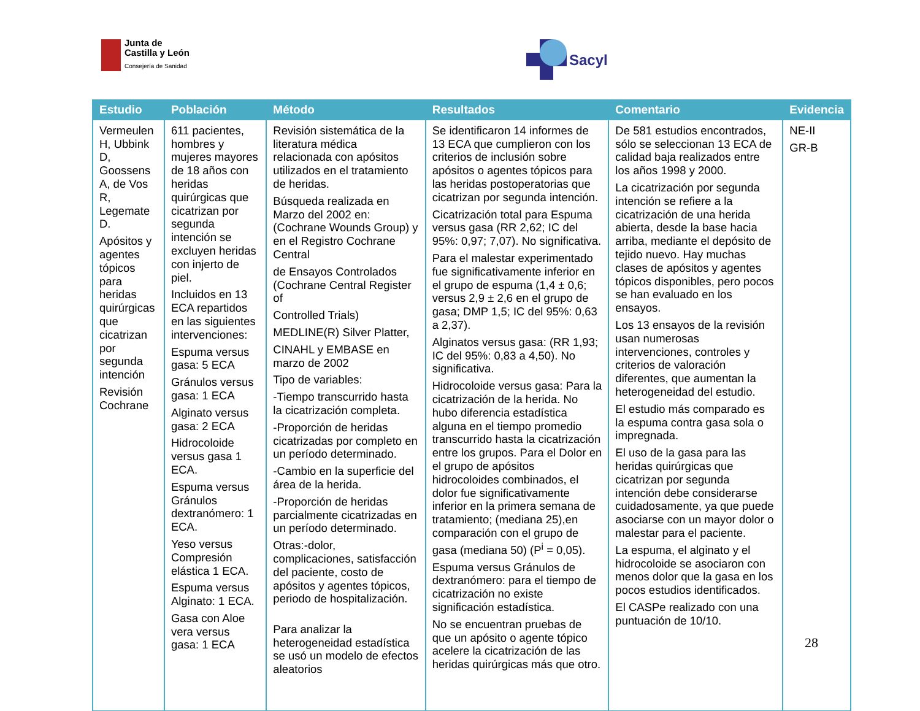Junta de
Castilla y León
Consejería de Sanidad
Sacyl
| Estudio | Población | Método | Resultados | Comentario | Evidencia |
| --- | --- | --- | --- | --- | --- |
| Vermeulen H, Ubbink D, Goossens A, de Vos R, Legemate D. Apósitos y agentes tópicos para heridas quirúrgicas que cicatrizan por segunda intención Revisión Cochrane | 611 pacientes, hombres y mujeres mayores de 18 años con heridas quirúrgicas que cicatrizan por segunda intención se excluyen heridas con injerto de piel. Incluidos en 13 ECA repartidos en las siguientes intervenciones: Espuma versus gasa: 5 ECA Gránulos versus gasa: 1 ECA Alginato versus gasa: 2 ECA Hidrocoloide versus gasa 1 ECA. Espuma versus Gránulos dextranómero: 1 ECA. Yeso versus Compresión elástica 1 ECA. Espuma versus Alginato: 1 ECA. Gasa con Aloe vera versus gasa: 1 ECA | Revisión sistemática de la literatura médica relacionada con apósitos utilizados en el tratamiento de heridas. Búsqueda realizada en Marzo del 2002 en: (Cochrane Wounds Group) y en el Registro Cochrane Central de Ensayos Controlados (Cochrane Central Register of Controlled Trials) MEDLINE(R) Silver Platter, CINAHL y EMBASE en marzo de 2002 Tipo de variables: -Tiempo transcurrido hasta la cicatrización completa. -Proporción de heridas cicatrizadas por completo en un período determinado. -Cambio en la superficie del área de la herida. -Proporción de heridas parcialmente cicatrizadas en un período determinado. Otras:-dolor, complicaciones, satisfacción del paciente, costo de apósitos y agentes tópicos, periodo de hospitalización. Para analizar la heterogeneidad estadística se usó un modelo de efectos aleatorios | Se identificaron 14 informes de 13 ECA que cumplieron con los criterios de inclusión sobre apósitos o agentes tópicos para las heridas postoperatorias que cicatrizan por segunda intención. Cicatrización total para Espuma versus gasa (RR 2,62; IC del 95%: 0,97; 7,07). No significativa. Para el malestar experimentado fue significativamente inferior en el grupo de espuma (1,4 ± 0,6; versus 2,9 ± 2,6 en el grupo de gasa; DMP 1,5; IC del 95%: 0,63 a 2,37). Alginatos versus gasa: (RR 1,93; IC del 95%: 0,83 a 4,50). No significativa. Hidrocoloide versus gasa: Para la cicatrización de la herida. No hubo diferencia estadística alguna en el tiempo promedio transcurrido hasta la cicatrización entre los grupos. Para el Dolor en el grupo de apósitos hidrocoloides combinados, el dolor fue significativamente inferior en la primera semana de tratamiento; (mediana 25),en comparación con el grupo de gasa (mediana 50) (P<sup>i</sup> = 0,05). Espuma versus Gránulos de dextranómero: para el tiempo de cicatrización no existe significación estadística. No se encuentran pruebas de que un apósito o agente tópico acelere la cicatrización de las heridas quirúrgicas más que otro. | De 581 estudios encontrados, sólo se seleccionan 13 ECA de calidad baja realizados entre los años 1998 y 2000. La cicatrización por segunda intención se refiere a la cicatrización de una herida abierta, desde la base hacia arriba, mediante el depósito de tejido nuevo. Hay muchas clases de apósitos y agentes tópicos disponibles, pero pocos se han evaluado en los ensayos. Los 13 ensayos de la revisión usan numerosas intervenciones, controles y criterios de valoración diferentes, que aumentan la heterogeneidad del estudio. El estudio más comparado es la espuma contra gasa sola o impregnada. El uso de la gasa para las heridas quirúrgicas que cicatrizan por segunda intención debe considerarse cuidadosamente, ya que puede asociarse con un mayor dolor o malestar para el paciente. La espuma, el alginato y el hidrocoloide se asociaron con menos dolor que la gasa en los pocos estudios identificados. El CASPe realizado con una puntuación de 10/10. | NE-II GR-B |
28